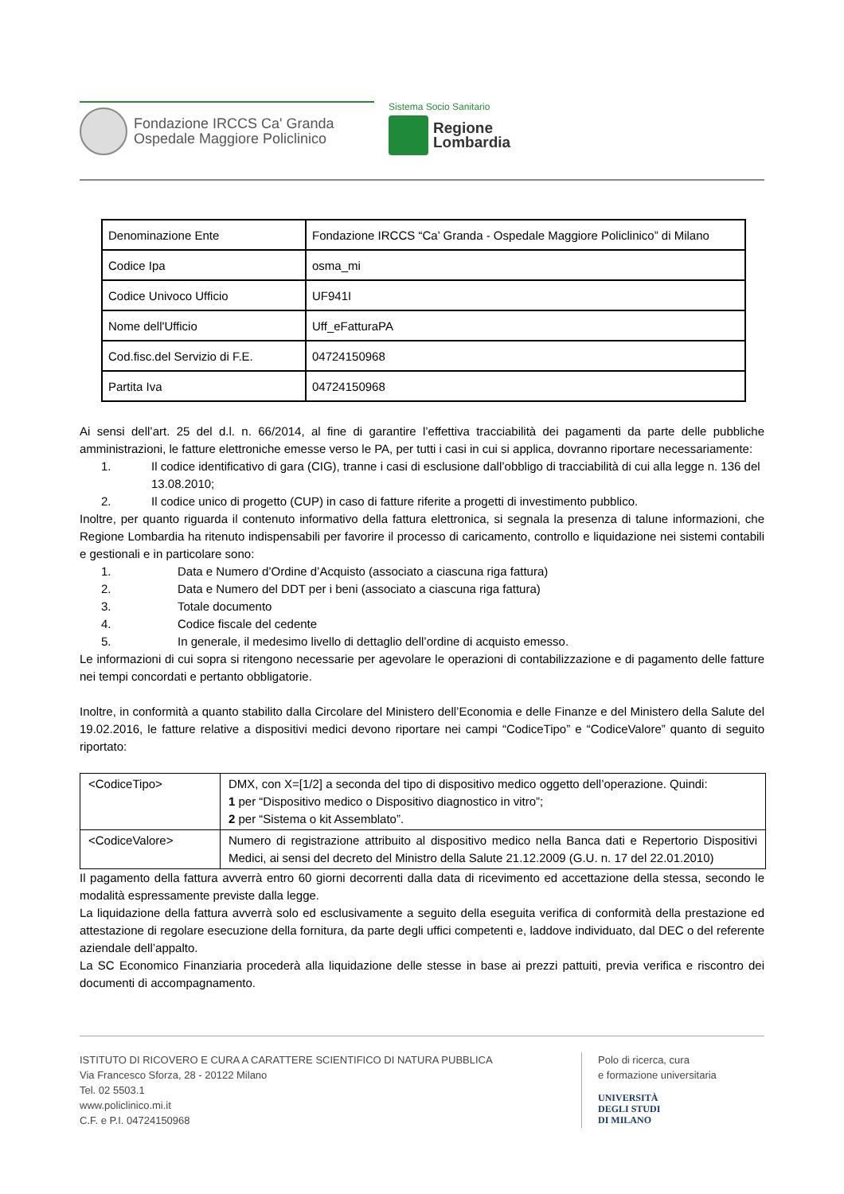Fondazione IRCCS Ca' Granda
Ospedale Maggiore Policlinico
Sistema Socio Sanitario
Regione
Lombardia
| Denominazione Ente | Fondazione IRCCS “Ca’ Granda - Ospedale Maggiore Policlinico” di Milano |
| Codice Ipa | osma_mi |
| Codice Univoco Ufficio | UF941I |
| Nome dell'Ufficio | Uff_eFatturaPA |
| Cod.fisc.del Servizio di F.E. | 04724150968 |
| Partita Iva | 04724150968 |
Ai sensi dell’art. 25 del d.l. n. 66/2014, al fine di garantire l’effettiva tracciabilità dei pagamenti da parte delle pubbliche amministrazioni, le fatture elettroniche emesse verso le PA, per tutti i casi in cui si applica, dovranno riportare necessariamente:
1. Il codice identificativo di gara (CIG), tranne i casi di esclusione dall’obbligo di tracciabilità di cui alla legge n. 136 del 13.08.2010;
2. Il codice unico di progetto (CUP) in caso di fatture riferite a progetti di investimento pubblico.
Inoltre, per quanto riguarda il contenuto informativo della fattura elettronica, si segnala la presenza di talune informazioni, che Regione Lombardia ha ritenuto indispensabili per favorire il processo di caricamento, controllo e liquidazione nei sistemi contabili e gestionali e in particolare sono:
1. Data e Numero d’Ordine d’Acquisto (associato a ciascuna riga fattura)
2. Data e Numero del DDT per i beni (associato a ciascuna riga fattura)
3. Totale documento
4. Codice fiscale del cedente
5. In generale, il medesimo livello di dettaglio dell’ordine di acquisto emesso.
Le informazioni di cui sopra si ritengono necessarie per agevolare le operazioni di contabilizzazione e di pagamento delle fatture nei tempi concordati e pertanto obbligatorie.
Inoltre, in conformità a quanto stabilito dalla Circolare del Ministero dell’Economia e delle Finanze e del Ministero della Salute del 19.02.2016, le fatture relative a dispositivi medici devono riportare nei campi “CodiceTipo” e “CodiceValore” quanto di seguito riportato:
| <CodiceTipo> | DMX, con X=[1/2] a seconda del tipo di dispositivo medico oggetto dell’operazione. Quindi: 1 per “Dispositivo medico o Dispositivo diagnostico in vitro”; 2 per “Sistema o kit Assemblato”. |
| <CodiceValore> | Numero di registrazione attribuito al dispositivo medico nella Banca dati e Repertorio Dispositivi Medici, ai sensi del decreto del Ministro della Salute 21.12.2009 (G.U. n. 17 del 22.01.2010) |
Il pagamento della fattura avverrà entro 60 giorni decorrenti dalla data di ricevimento ed accettazione della stessa, secondo le modalità espressamente previste dalla legge.
La liquidazione della fattura avverrà solo ed esclusivamente a seguito della eseguita verifica di conformità della prestazione ed attestazione di regolare esecuzione della fornitura, da parte degli uffici competenti e, laddove individuato, dal DEC o del referente aziendale dell’appalto.
La SC Economico Finanziaria procederà alla liquidazione delle stesse in base ai prezzi pattuiti, previa verifica e riscontro dei documenti di accompagnamento.
ISTITUTO DI RICOVERO E CURA A CARATTERE SCIENTIFICO DI NATURA PUBBLICA
Via Francesco Sforza, 28 - 20122 Milano
Tel. 02 5503.1
www.policlinico.mi.it
C.F. e P.I. 04724150968
Polo di ricerca, cura
e formazione universitaria
UNIVERSITÀ
DEGLI STUDI
DI MILANO